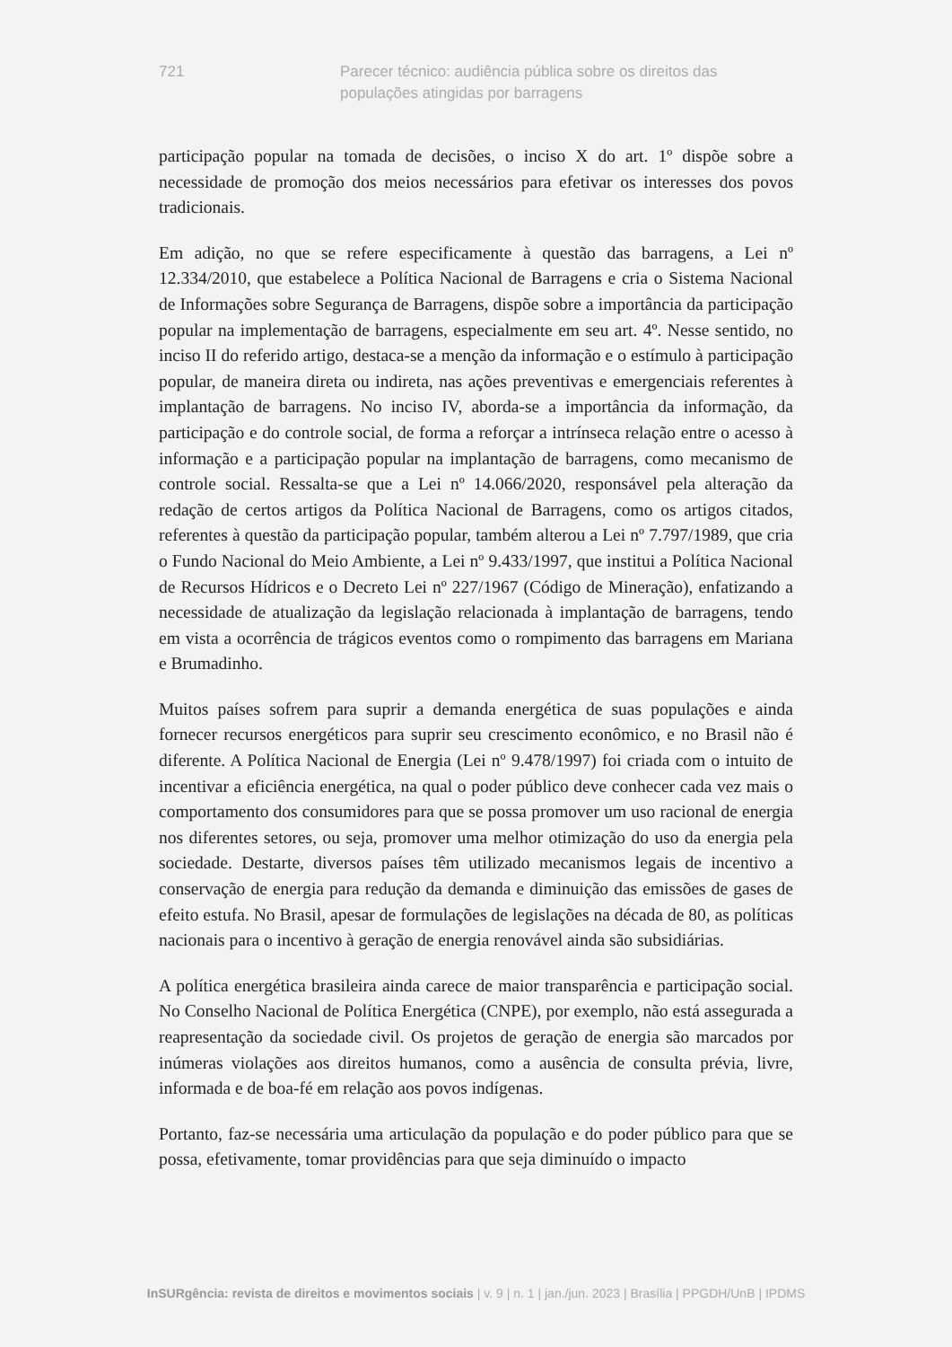721 Parecer técnico: audiência pública sobre os direitos das populações atingidas por barragens
participação popular na tomada de decisões, o inciso X do art. 1º dispõe sobre a necessidade de promoção dos meios necessários para efetivar os interesses dos povos tradicionais.
Em adição, no que se refere especificamente à questão das barragens, a Lei nº 12.334/2010, que estabelece a Política Nacional de Barragens e cria o Sistema Nacional de Informações sobre Segurança de Barragens, dispõe sobre a importância da participação popular na implementação de barragens, especialmente em seu art. 4º. Nesse sentido, no inciso II do referido artigo, destaca-se a menção da informação e o estímulo à participação popular, de maneira direta ou indireta, nas ações preventivas e emergenciais referentes à implantação de barragens. No inciso IV, aborda-se a importância da informação, da participação e do controle social, de forma a reforçar a intrínseca relação entre o acesso à informação e a participação popular na implantação de barragens, como mecanismo de controle social. Ressalta-se que a Lei nº 14.066/2020, responsável pela alteração da redação de certos artigos da Política Nacional de Barragens, como os artigos citados, referentes à questão da participação popular, também alterou a Lei nº 7.797/1989, que cria o Fundo Nacional do Meio Ambiente, a Lei nº 9.433/1997, que institui a Política Nacional de Recursos Hídricos e o Decreto Lei nº 227/1967 (Código de Mineração), enfatizando a necessidade de atualização da legislação relacionada à implantação de barragens, tendo em vista a ocorrência de trágicos eventos como o rompimento das barragens em Mariana e Brumadinho.
Muitos países sofrem para suprir a demanda energética de suas populações e ainda fornecer recursos energéticos para suprir seu crescimento econômico, e no Brasil não é diferente. A Política Nacional de Energia (Lei nº 9.478/1997) foi criada com o intuito de incentivar a eficiência energética, na qual o poder público deve conhecer cada vez mais o comportamento dos consumidores para que se possa promover um uso racional de energia nos diferentes setores, ou seja, promover uma melhor otimização do uso da energia pela sociedade. Destarte, diversos países têm utilizado mecanismos legais de incentivo a conservação de energia para redução da demanda e diminuição das emissões de gases de efeito estufa. No Brasil, apesar de formulações de legislações na década de 80, as políticas nacionais para o incentivo à geração de energia renovável ainda são subsidiárias.
A política energética brasileira ainda carece de maior transparência e participação social. No Conselho Nacional de Política Energética (CNPE), por exemplo, não está assegurada a reapresentação da sociedade civil. Os projetos de geração de energia são marcados por inúmeras violações aos direitos humanos, como a ausência de consulta prévia, livre, informada e de boa-fé em relação aos povos indígenas.
Portanto, faz-se necessária uma articulação da população e do poder público para que se possa, efetivamente, tomar providências para que seja diminuído o impacto
InSURgência: revista de direitos e movimentos sociais | v. 9 | n. 1 | jan./jun. 2023 | Brasília | PPGDH/UnB | IPDMS